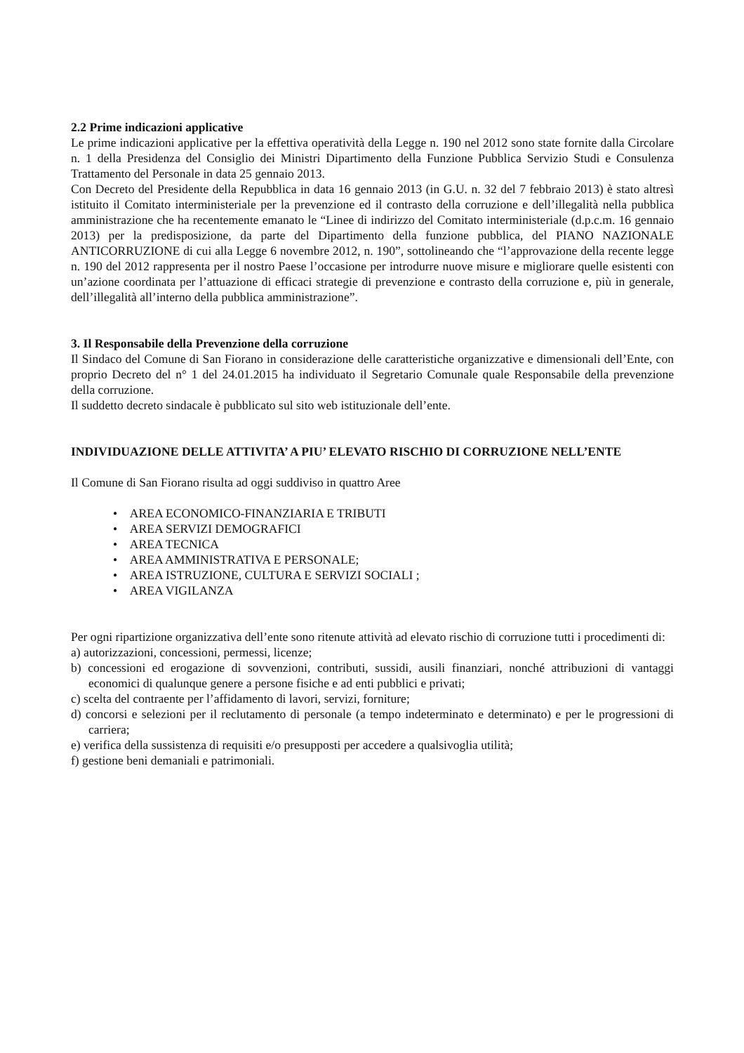2.2 Prime indicazioni applicative
Le prime indicazioni applicative per la effettiva operatività della Legge n. 190 nel 2012 sono state fornite dalla Circolare n. 1 della Presidenza del Consiglio dei Ministri Dipartimento della Funzione Pubblica Servizio Studi e Consulenza Trattamento del Personale in data 25 gennaio 2013.
Con Decreto del Presidente della Repubblica in data 16 gennaio 2013 (in G.U. n. 32 del 7 febbraio 2013) è stato altresì istituito il Comitato interministeriale per la prevenzione ed il contrasto della corruzione e dell’illegalità nella pubblica amministrazione che ha recentemente emanato le “Linee di indirizzo del Comitato interministeriale (d.p.c.m. 16 gennaio 2013) per la predisposizione, da parte del Dipartimento della funzione pubblica, del PIANO NAZIONALE ANTICORRUZIONE di cui alla Legge 6 novembre 2012, n. 190”, sottolineando che “l’approvazione della recente legge n. 190 del 2012 rappresenta per il nostro Paese l’occasione per introdurre nuove misure e migliorare quelle esistenti con un’azione coordinata per l’attuazione di efficaci strategie di prevenzione e contrasto della corruzione e, più in generale, dell’illegalità all’interno della pubblica amministrazione”.
3. Il Responsabile della Prevenzione della corruzione
Il Sindaco del Comune di San Fiorano in considerazione delle caratteristiche organizzative e dimensionali dell’Ente, con proprio Decreto del n° 1 del 24.01.2015 ha individuato il Segretario Comunale quale Responsabile della prevenzione della corruzione.
Il suddetto decreto sindacale è pubblicato sul sito web istituzionale dell’ente.
INDIVIDUAZIONE DELLE ATTIVITA’ A PIU’ ELEVATO RISCHIO DI CORRUZIONE NELL’ENTE
Il Comune di San Fiorano risulta ad oggi suddiviso in quattro Aree
• AREA ECONOMICO-FINANZIARIA E TRIBUTI
• AREA SERVIZI DEMOGRAFICI
• AREA TECNICA
• AREA AMMINISTRATIVA E PERSONALE;
• AREA ISTRUZIONE, CULTURA E SERVIZI SOCIALI ;
• AREA VIGILANZA
Per ogni ripartizione organizzativa dell’ente sono ritenute attività ad elevato rischio di corruzione tutti i procedimenti di:
a) autorizzazioni, concessioni, permessi, licenze;
b) concessioni ed erogazione di sovvenzioni, contributi, sussidi, ausili finanziari, nonché attribuzioni di vantaggi economici di qualunque genere a persone fisiche e ad enti pubblici e privati;
c) scelta del contraente per l’affidamento di lavori, servizi, forniture;
d) concorsi e selezioni per il reclutamento di personale (a tempo indeterminato e determinato) e per le progressioni di carriera;
e) verifica della sussistenza di requisiti e/o presupposti per accedere a qualsivoglia utilità;
f) gestione beni demaniali e patrimoniali.